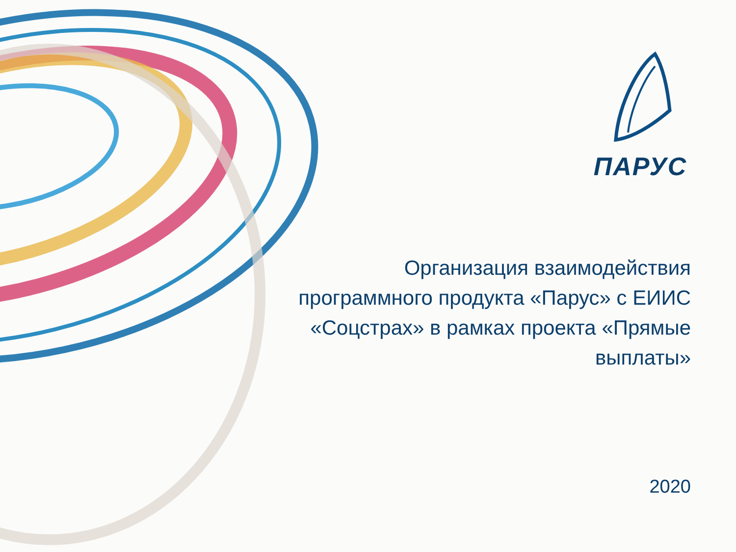ПАРУС
Организация взаимодействия программного продукта «Парус» с ЕИИС «Соцстрах» в рамках проекта «Прямые выплаты»
2020